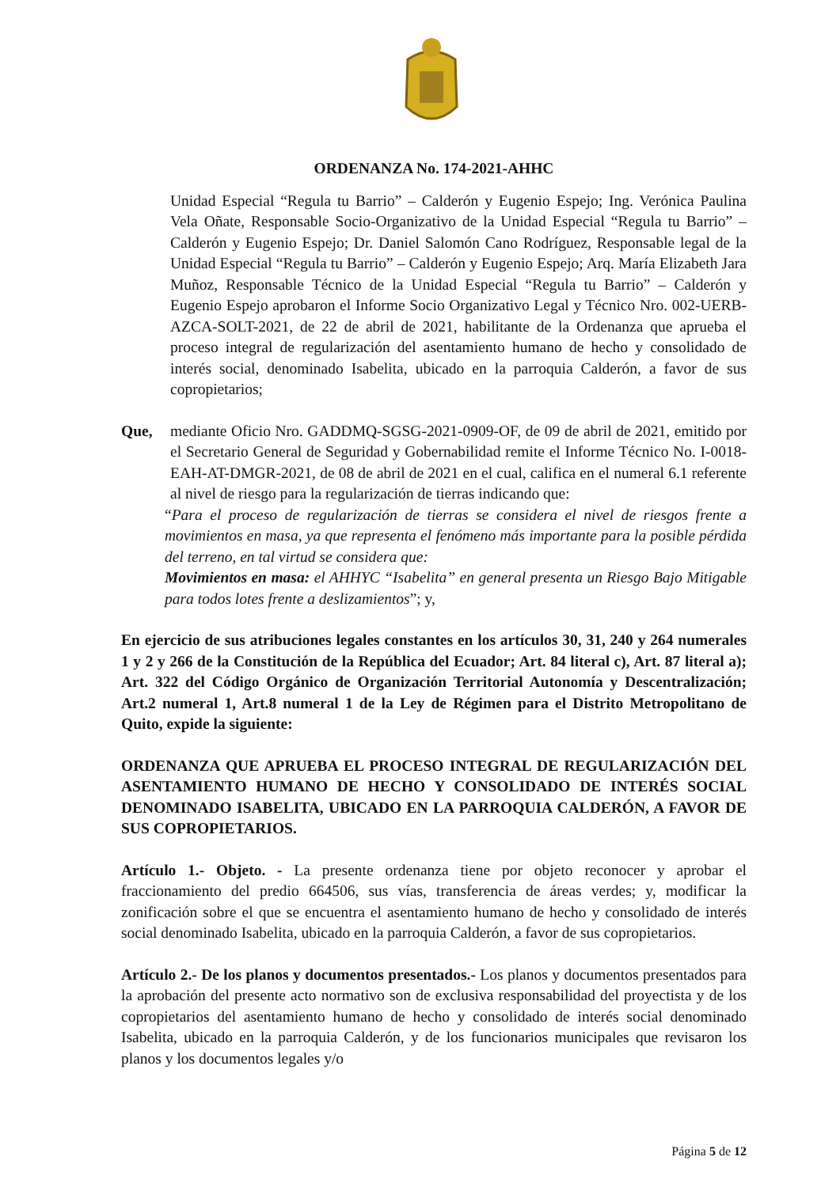ORDENANZA No. 174-2021-AHHC
Unidad Especial “Regula tu Barrio” – Calderón y Eugenio Espejo; Ing. Verónica Paulina Vela Oñate, Responsable Socio-Organizativo de la Unidad Especial “Regula tu Barrio” – Calderón y Eugenio Espejo; Dr. Daniel Salomón Cano Rodríguez, Responsable legal de la Unidad Especial “Regula tu Barrio” – Calderón y Eugenio Espejo; Arq. María Elizabeth Jara Muñoz, Responsable Técnico de la Unidad Especial “Regula tu Barrio” – Calderón y Eugenio Espejo aprobaron el Informe Socio Organizativo Legal y Técnico Nro. 002-UERB-AZCA-SOLT-2021, de 22 de abril de 2021, habilitante de la Ordenanza que aprueba el proceso integral de regularización del asentamiento humano de hecho y consolidado de interés social, denominado Isabelita, ubicado en la parroquia Calderón, a favor de sus copropietarios;
Que, mediante Oficio Nro. GADDMQ-SGSG-2021-0909-OF, de 09 de abril de 2021, emitido por el Secretario General de Seguridad y Gobernabilidad remite el Informe Técnico No. I-0018-EAH-AT-DMGR-2021, de 08 de abril de 2021 en el cual, califica en el numeral 6.1 referente al nivel de riesgo para la regularización de tierras indicando que:
“Para el proceso de regularización de tierras se considera el nivel de riesgos frente a movimientos en masa, ya que representa el fenómeno más importante para la posible pérdida del terreno, en tal virtud se considera que:
Movimientos en masa: el AHHYC “Isabelita” en general presenta un Riesgo Bajo Mitigable para todos lotes frente a deslizamientos”; y,
En ejercicio de sus atribuciones legales constantes en los artículos 30, 31, 240 y 264 numerales 1 y 2 y 266 de la Constitución de la República del Ecuador; Art. 84 literal c), Art. 87 literal a); Art. 322 del Código Orgánico de Organización Territorial Autonomía y Descentralización; Art.2 numeral 1, Art.8 numeral 1 de la Ley de Régimen para el Distrito Metropolitano de Quito, expide la siguiente:
ORDENANZA QUE APRUEBA EL PROCESO INTEGRAL DE REGULARIZACIÓN DEL ASENTAMIENTO HUMANO DE HECHO Y CONSOLIDADO DE INTERÉS SOCIAL DENOMINADO ISABELITA, UBICADO EN LA PARROQUIA CALDERÓN, A FAVOR DE SUS COPROPIETARIOS.
Artículo 1.- Objeto. - La presente ordenanza tiene por objeto reconocer y aprobar el fraccionamiento del predio 664506, sus vías, transferencia de áreas verdes; y, modificar la zonificación sobre el que se encuentra el asentamiento humano de hecho y consolidado de interés social denominado Isabelita, ubicado en la parroquia Calderón, a favor de sus copropietarios.
Artículo 2.- De los planos y documentos presentados.- Los planos y documentos presentados para la aprobación del presente acto normativo son de exclusiva responsabilidad del proyectista y de los copropietarios del asentamiento humano de hecho y consolidado de interés social denominado Isabelita, ubicado en la parroquia Calderón, y de los funcionarios municipales que revisaron los planos y los documentos legales y/o
Página 5 de 12